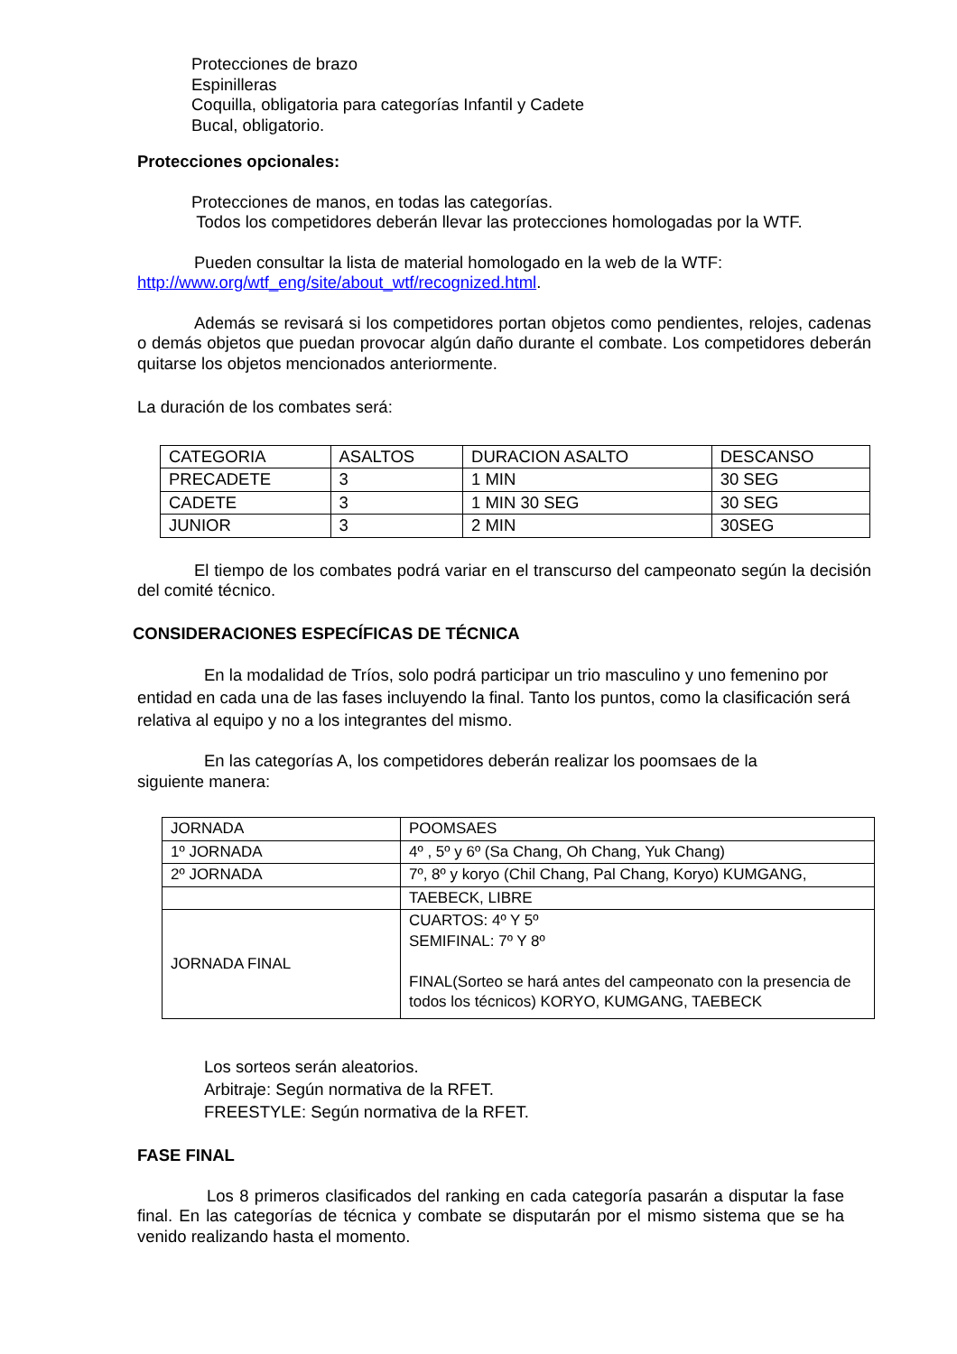Protecciones de brazo
Espinilleras
Coquilla, obligatoria para categorías Infantil y Cadete
Bucal, obligatorio.
Protecciones opcionales:
Protecciones de manos, en todas las categorías.
Todos los competidores deberán llevar las protecciones homologadas por la WTF.
Pueden consultar la lista de material homologado en la web de la WTF:
http://www.org/wtf_eng/site/about_wtf/recognized.html.
Además se revisará si los competidores portan objetos como pendientes, relojes, cadenas o demás objetos que puedan provocar algún daño durante el combate. Los competidores deberán quitarse los objetos mencionados anteriormente.
La duración de los combates será:
| CATEGORIA | ASALTOS | DURACION ASALTO | DESCANSO |
| PRECADETE | 3 | 1 MIN | 30 SEG |
| CADETE | 3 | 1 MIN 30 SEG | 30 SEG |
| JUNIOR | 3 | 2 MIN | 30SEG |
El tiempo de los combates podrá variar en el transcurso del campeonato según la decisión del comité técnico.
CONSIDERACIONES ESPECÍFICAS DE TÉCNICA
En la modalidad de Tríos, solo podrá participar un trio masculino y uno femenino por entidad en cada una de las fases incluyendo la final. Tanto los puntos, como la clasificación será relativa al equipo y no a los integrantes del mismo.
En las categorías A, los competidores deberán realizar los poomsaes de la
siguiente manera:
| JORNADA | POOMSAES |
| 1º JORNADA | 4º , 5º y 6º (Sa Chang, Oh Chang, Yuk Chang) |
| 2º JORNADA | 7º, 8º y koryo (Chil Chang, Pal Chang, Koryo) KUMGANG, |
| | TAEBECK, LIBRE |
| JORNADA FINAL | CUARTOS: 4º Y 5º SEMIFINAL: 7º Y 8º FINAL(Sorteo se hará antes del campeonato con la presencia de todos los técnicos) KORYO, KUMGANG, TAEBECK |
Los sorteos serán aleatorios.
Arbitraje: Según normativa de la RFET.
FREESTYLE: Según normativa de la RFET.
FASE FINAL
Los 8 primeros clasificados del ranking en cada categoría pasarán a disputar la fase final. En las categorías de técnica y combate se disputarán por el mismo sistema que se ha venido realizando hasta el momento.